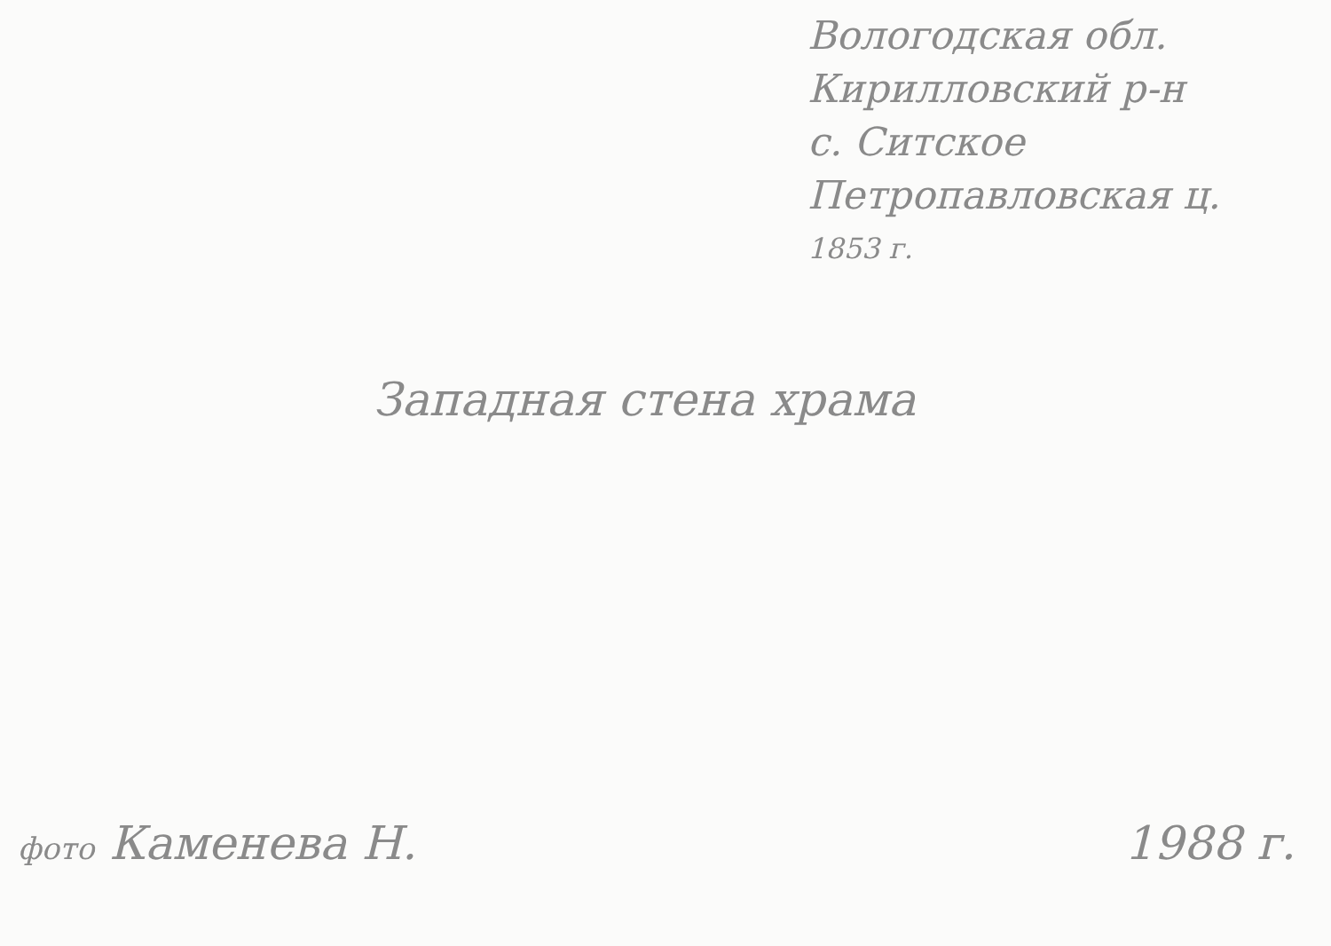Вологодская обл.
Кирилловский р-н
с. Ситское
Петропавловская ц.
1853 г.
Западная стена храма
фото Каменева Н. 1988 г.